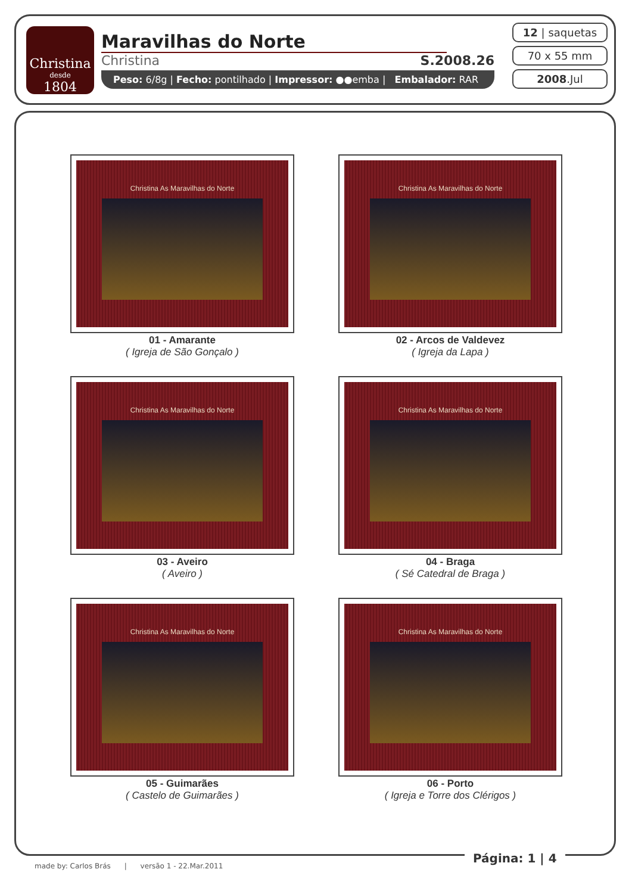Christina
desde
1804
Maravilhas do Norte
Christina S.2008.26
Peso: 6/8g | Fecho: pontilhado | Impressor: ●●emba | Embalador: RAR
12 | saquetas
70 x 55 mm
2008.Jul
Christina As Maravilhas do Norte
01 - Amarante
( Igreja de São Gonçalo )
Christina As Maravilhas do Norte
02 - Arcos de Valdevez
( Igreja da Lapa )
Christina As Maravilhas do Norte
03 - Aveiro
( Aveiro )
Christina As Maravilhas do Norte
04 - Braga
( Sé Catedral de Braga )
Christina As Maravilhas do Norte
05 - Guimarães
( Castelo de Guimarães )
Christina As Maravilhas do Norte
06 - Porto
( Igreja e Torre dos Clérigos )
Página: 1 | 4
made by: Carlos Brás | versão 1 - 22.Mar.2011